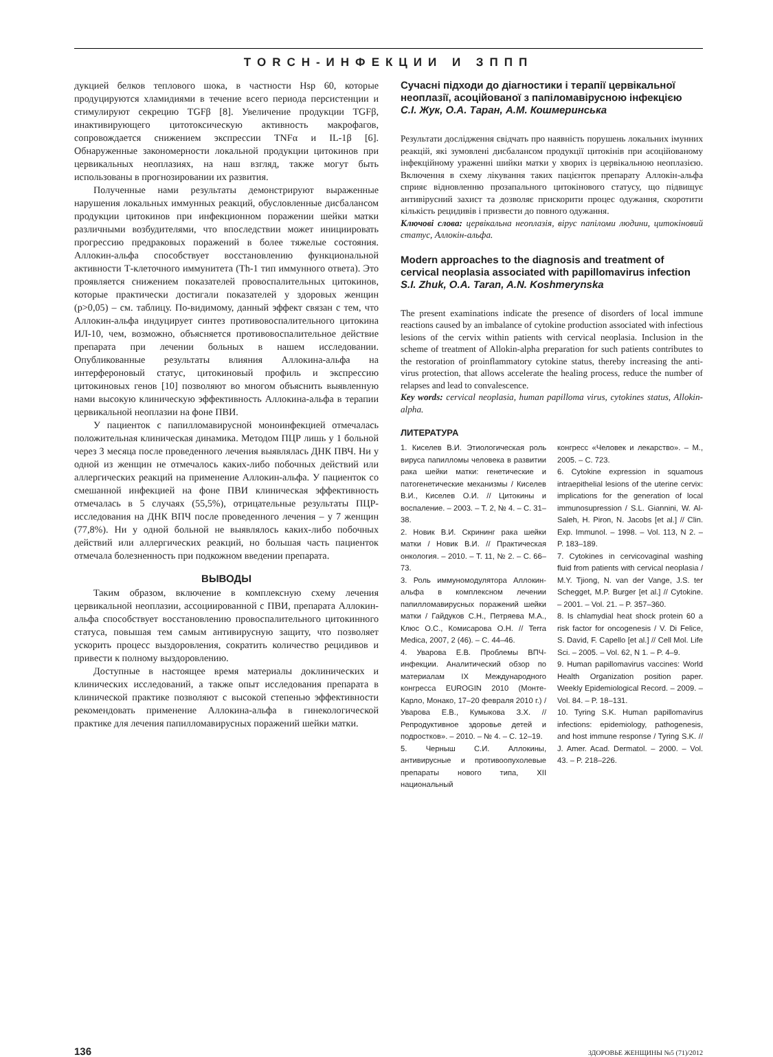TORCH-ИНФЕКЦИИ И ЗППП
дукцией белков теплового шока, в частности Hsp 60, которые продуцируются хламидиями в течение всего периода персистенции и стимулируют секрецию TGFβ [8]. Увеличение продукции TGFβ, инактивирующего цитотоксическую активность макрофагов, сопровождается снижением экспрессии TNFα и IL-1β [6]. Обнаруженные закономерности локальной продукции цитокинов при цервикальных неоплазиях, на наш взгляд, также могут быть использованы в прогнозировании их развития.
Полученные нами результаты демонстрируют выраженные нарушения локальных иммунных реакций, обусловленные дисбалансом продукции цитокинов при инфекционном поражении шейки матки различными возбудителями, что впоследствии может инициировать прогрессию предраковых поражений в более тяжелые состояния. Аллокин-альфа способствует восстановлению функциональной активности Т-клеточного иммунитета (Th-1 тип иммунного ответа). Это проявляется снижением показателей провоспалительных цитокинов, которые практически достигали показателей у здоровых женщин (р>0,05) – см. таблицу. По-видимому, данный эффект связан с тем, что Аллокин-альфа индуцирует синтез противовоспалительного цитокина ИЛ-10, чем, возможно, объясняется противовоспалительное действие препарата при лечении больных в нашем исследовании. Опубликованные результаты влияния Аллокина-альфа на интерфероновый статус, цитокиновый профиль и экспрессию цитокиновых генов [10] позволяют во многом объяснить выявленную нами высокую клиническую эффективность Аллокина-альфа в терапии цервикальной неоплазии на фоне ПВИ.
У пациенток с папилломавирусной моноинфекцией отмечалась положительная клиническая динамика. Методом ПЦР лишь у 1 больной через 3 месяца после проведенного лечения выявлялась ДНК ПВЧ. Ни у одной из женщин не отмечалось каких-либо побочных действий или аллергических реакций на применение Аллокин-альфа. У пациенток со смешанной инфекцией на фоне ПВИ клиническая эффективность отмечалась в 5 случаях (55,5%), отрицательные результаты ПЦР-исследования на ДНК ВПЧ после проведенного лечения – у 7 женщин (77,8%). Ни у одной больной не выявлялось каких-либо побочных действий или аллергических реакций, но большая часть пациенток отмечала болезненность при подкожном введении препарата.
ВЫВОДЫ
Таким образом, включение в комплексную схему лечения цервикальной неоплазии, ассоциированной с ПВИ, препарата Аллокин-альфа способствует восстановлению провоспалительного цитокинного статуса, повышая тем самым антивирусную защиту, что позволяет ускорить процесс выздоровления, сократить количество рецидивов и привести к полному выздоровлению.
Доступные в настоящее время материалы доклинических и клинических исследований, а также опыт исследования препарата в клинической практике позволяют с высокой степенью эффективности рекомендовать применение Аллокина-альфа в гинекологической практике для лечения папилломавирусных поражений шейки матки.
Сучасні підходи до діагностики і терапії цервікальної неоплазії, асоційованої з папіломавірусною інфекцією
С.І. Жук, О.А. Таран, А.М. Кошмеринська
Результати дослідження свідчать про наявність порушень локальних імунних реакцій, які зумовлені дисбалансом продукції цитокінів при асоційованому інфекційному ураженні шийки матки у хворих із цервікальною неоплазією. Включення в схему лікування таких пацієнток препарату Аллокін-альфа сприяє відновленню прозапального цитокінового статусу, що підвищує антивірусний захист та дозволяє прискорити процес одужання, скоротити кількість рецидивів і призвести до повного одужання.
Ключові слова: цервікальна неоплазія, вірус папіломи людини, цитокіновий статус, Аллокін-альфа.
Modern approaches to the diagnosis and treatment of cervical neoplasia associated with papillomavirus infection
S.I. Zhuk, O.A. Taran, A.N. Koshmerynska
The present examinations indicate the presence of disorders of local immune reactions caused by an imbalance of cytokine production associated with infectious lesions of the cervix within patients with cervical neoplasia. Inclusion in the scheme of treatment of Allokin-alpha preparation for such patients contributes to the restoration of proinflammatory cytokine status, thereby increasing the anti-virus protection, that allows accelerate the healing process, reduce the number of relapses and lead to convalescence.
Key words: cervical neoplasia, human papilloma virus, cytokines status, Allokin-alpha.
ЛИТЕРАТУРА
1. Киселев В.И. Этиологическая роль вируса папилломы человека в развитии рака шейки матки: генетические и патогенетические механизмы / Киселев В.И., Киселев О.И. // Цитокины и воспаление. – 2003. – Т. 2, № 4. – С. 31–38.
2. Новик В.И. Скрининг рака шейки матки / Новик В.И. // Практическая онкология. – 2010. – Т. 11, № 2. – С. 66–73.
3. Роль иммуномодулятора Аллокин-альфа в комплексном лечении папилломавирусных поражений шейки матки / Гайдуков С.Н., Петряева М.А., Клюс О.С., Комисарова О.Н. // Terra Medica, 2007, 2 (46). – С. 44–46.
4. Уварова Е.В. Проблемы ВПЧ-инфекции. Аналитический обзор по материалам IX Международного конгресса EUROGIN 2010 (Монте-Карло, Монако, 17–20 февраля 2010 г.) / Уварова Е.В., Кумыкова З.Х. // Репродуктивное здоровье детей и подростков». – 2010. – № 4. – С. 12–19.
5. Черныш С.И. Аллокины, антивирусные и противоопухолевые препараты нового типа, XII национальный
конгресс «Человек и лекарство». – М., 2005. – С. 723.
6. Cytokine expression in squamous intraepithelial lesions of the uterine cervix: implications for the generation of local immunosupression / S.L. Giannini, W. Al-Saleh, H. Piron, N. Jacobs [et al.] // Clin. Exp. Immunol. – 1998. – Vol. 113, N 2. – P. 183–189.
7. Cytokines in cervicovaginal washing fluid from patients with cervical neoplasia / M.Y. Tjiong, N. van der Vange, J.S. ter Schegget, M.P. Burger [et al.] // Cytokine. – 2001. – Vol. 21. – P. 357–360.
8. Is chlamydial heat shock protein 60 a risk factor for oncogenesis / V. Di Felice, S. David, F. Capello [et al.] // Cell Mol. Life Sci. – 2005. – Vol. 62, N 1. – P. 4–9.
9. Human papillomavirus vaccines: World Health Organization position paper. Weekly Epidemiological Record. – 2009. – Vol. 84. – P. 18–131.
10. Tyring S.K. Human papillomavirus infections: epidemiology, pathogenesis, and host immune response / Tyring S.K. // J. Amer. Acad. Dermatol. – 2000. – Vol. 43. – P. 218–226.
136 ЗДОРОВЬЕ ЖЕНЩИНЫ №5 (71)/2012